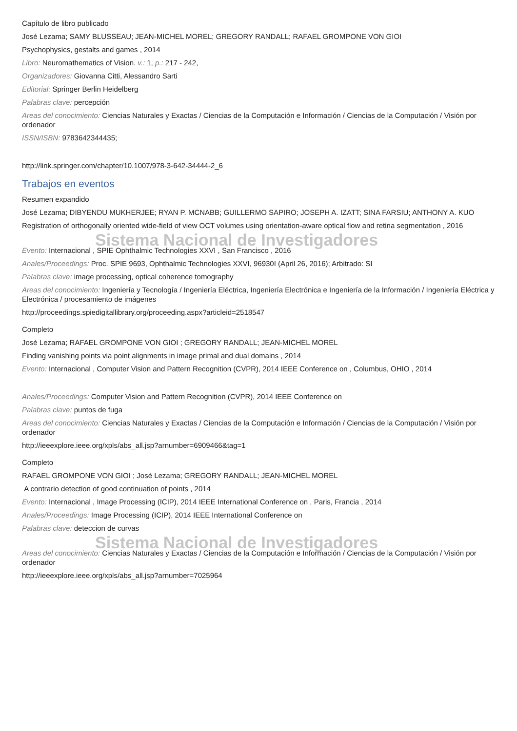Capítulo de libro publicado
José Lezama; SAMY BLUSSEAU; JEAN-MICHEL MOREL; GREGORY RANDALL; RAFAEL GROMPONE VON GIOI
Psychophysics, gestalts and games , 2014
Libro: Neuromathematics of Vision. v.: 1, p.: 217 - 242,
Organizadores: Giovanna Citti, Alessandro Sarti
Editorial: Springer Berlin Heidelberg
Palabras clave: percepción
Areas del conocimiento: Ciencias Naturales y Exactas / Ciencias de la Computación e Información / Ciencias de la Computación / Visión por ordenador
ISSN/ISBN: 9783642344435;
http://link.springer.com/chapter/10.1007/978-3-642-34444-2_6
Trabajos en eventos
Resumen expandido
José Lezama; DIBYENDU MUKHERJEE; RYAN P. MCNABB; GUILLERMO SAPIRO; JOSEPH A. IZATT; SINA FARSIU; ANTHONY A. KUO
Registration of orthogonally oriented wide-field of view OCT volumes using orientation-aware optical flow and retina segmentation , 2016
Sistema Nacional de Investigadores
Evento: Internacional , SPIE Ophthalmic Technologies XXVI , San Francisco , 2016
Anales/Proceedings: Proc. SPIE 9693, Ophthalmic Technologies XXVI, 96930I (April 26, 2016); Arbitrado: SI
Palabras clave: image processing, optical coherence tomography
Areas del conocimiento: Ingeniería y Tecnología / Ingeniería Eléctrica, Ingeniería Electrónica e Ingeniería de la Información / Ingeniería Eléctrica y Electrónica / procesamiento de imágenes
http://proceedings.spiedigitallibrary.org/proceeding.aspx?articleid=2518547
Completo
José Lezama; RAFAEL GROMPONE VON GIOI ; GREGORY RANDALL; JEAN-MICHEL MOREL
Finding vanishing points via point alignments in image primal and dual domains , 2014
Evento: Internacional , Computer Vision and Pattern Recognition (CVPR), 2014 IEEE Conference on , Columbus, OHIO , 2014
Anales/Proceedings: Computer Vision and Pattern Recognition (CVPR), 2014 IEEE Conference on
Palabras clave: puntos de fuga
Areas del conocimiento: Ciencias Naturales y Exactas / Ciencias de la Computación e Información / Ciencias de la Computación / Visión por ordenador
http://ieeexplore.ieee.org/xpls/abs_all.jsp?arnumber=6909466&tag=1
Completo
RAFAEL GROMPONE VON GIOI ; José Lezama; GREGORY RANDALL; JEAN-MICHEL MOREL
A contrario detection of good continuation of points , 2014
Evento: Internacional , Image Processing (ICIP), 2014 IEEE International Conference on , Paris, Francia , 2014
Anales/Proceedings: Image Processing (ICIP), 2014 IEEE International Conference on
Palabras clave: deteccion de curvas
Sistema Nacional de Investigadores
Areas del conocimiento: Ciencias Naturales y Exactas / Ciencias de la Computación e Información / Ciencias de la Computación / Visión por ordenador
http://ieeexplore.ieee.org/xpls/abs_all.jsp?arnumber=7025964